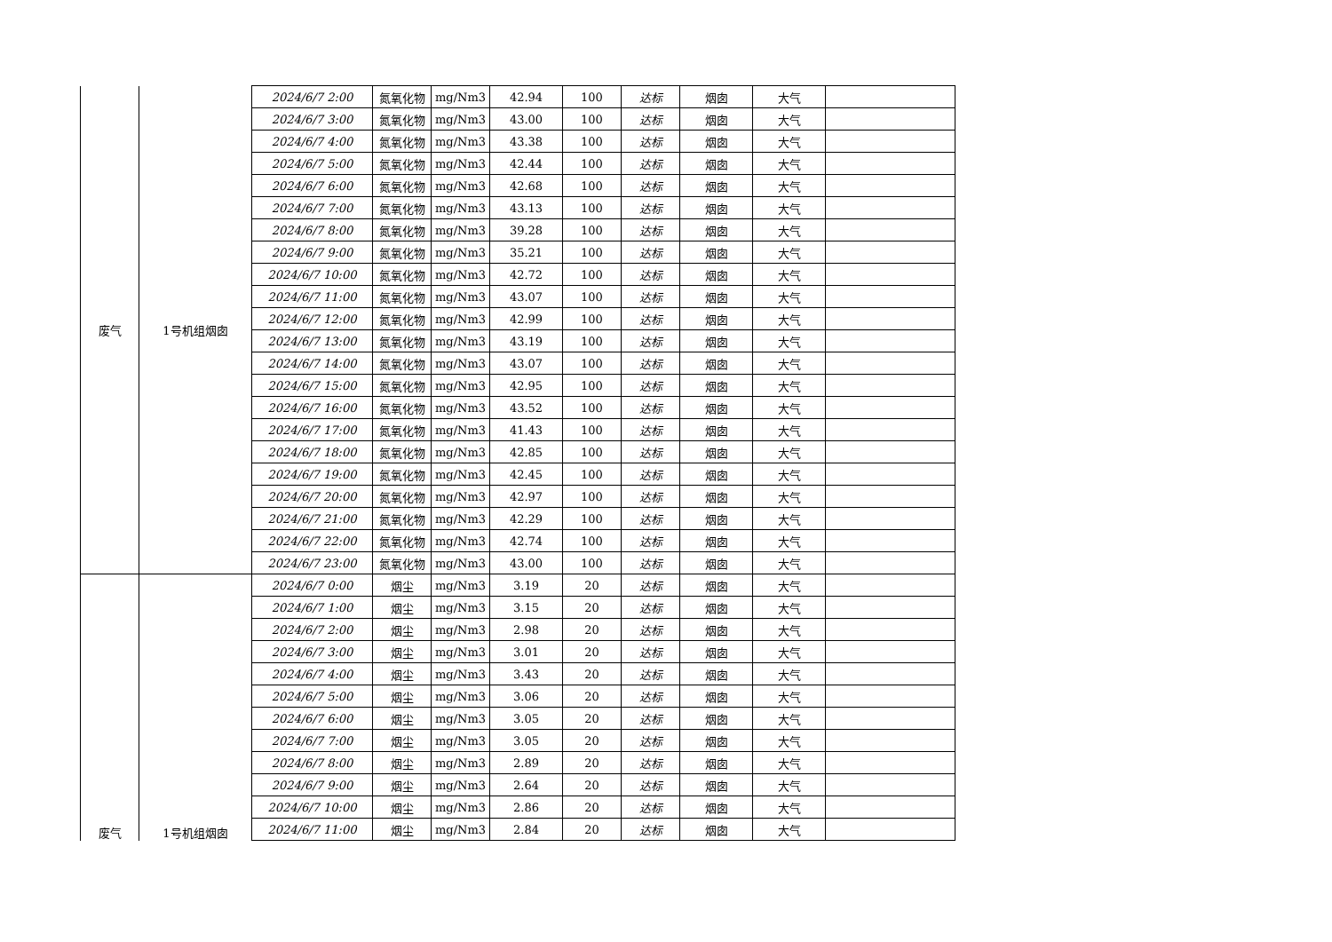| 废气 | 1号机组烟囱 | 2024/6/7 2:00 | 氮氧化物 | mg/Nm3 | 42.94 | 100 | 达标 | 烟囱 | 大气 | |
| | | 2024/6/7 3:00 | 氮氧化物 | mg/Nm3 | 43.00 | 100 | 达标 | 烟囱 | 大气 | |
| | | 2024/6/7 4:00 | 氮氧化物 | mg/Nm3 | 43.38 | 100 | 达标 | 烟囱 | 大气 | |
| | | 2024/6/7 5:00 | 氮氧化物 | mg/Nm3 | 42.44 | 100 | 达标 | 烟囱 | 大气 | |
| | | 2024/6/7 6:00 | 氮氧化物 | mg/Nm3 | 42.68 | 100 | 达标 | 烟囱 | 大气 | |
| | | 2024/6/7 7:00 | 氮氧化物 | mg/Nm3 | 43.13 | 100 | 达标 | 烟囱 | 大气 | |
| | | 2024/6/7 8:00 | 氮氧化物 | mg/Nm3 | 39.28 | 100 | 达标 | 烟囱 | 大气 | |
| | | 2024/6/7 9:00 | 氮氧化物 | mg/Nm3 | 35.21 | 100 | 达标 | 烟囱 | 大气 | |
| | | 2024/6/7 10:00 | 氮氧化物 | mg/Nm3 | 42.72 | 100 | 达标 | 烟囱 | 大气 | |
| | | 2024/6/7 11:00 | 氮氧化物 | mg/Nm3 | 43.07 | 100 | 达标 | 烟囱 | 大气 | |
| | | 2024/6/7 12:00 | 氮氧化物 | mg/Nm3 | 42.99 | 100 | 达标 | 烟囱 | 大气 | |
| | | 2024/6/7 13:00 | 氮氧化物 | mg/Nm3 | 43.19 | 100 | 达标 | 烟囱 | 大气 | |
| | | 2024/6/7 14:00 | 氮氧化物 | mg/Nm3 | 43.07 | 100 | 达标 | 烟囱 | 大气 | |
| | | 2024/6/7 15:00 | 氮氧化物 | mg/Nm3 | 42.95 | 100 | 达标 | 烟囱 | 大气 | |
| | | 2024/6/7 16:00 | 氮氧化物 | mg/Nm3 | 43.52 | 100 | 达标 | 烟囱 | 大气 | |
| | | 2024/6/7 17:00 | 氮氧化物 | mg/Nm3 | 41.43 | 100 | 达标 | 烟囱 | 大气 | |
| | | 2024/6/7 18:00 | 氮氧化物 | mg/Nm3 | 42.85 | 100 | 达标 | 烟囱 | 大气 | |
| | | 2024/6/7 19:00 | 氮氧化物 | mg/Nm3 | 42.45 | 100 | 达标 | 烟囱 | 大气 | |
| | | 2024/6/7 20:00 | 氮氧化物 | mg/Nm3 | 42.97 | 100 | 达标 | 烟囱 | 大气 | |
| | | 2024/6/7 21:00 | 氮氧化物 | mg/Nm3 | 42.29 | 100 | 达标 | 烟囱 | 大气 | |
| | | 2024/6/7 22:00 | 氮氧化物 | mg/Nm3 | 42.74 | 100 | 达标 | 烟囱 | 大气 | |
| | | 2024/6/7 23:00 | 氮氧化物 | mg/Nm3 | 43.00 | 100 | 达标 | 烟囱 | 大气 | |
| 废气 | 1号机组烟囱 | 2024/6/7 0:00 | 烟尘 | mg/Nm3 | 3.19 | 20 | 达标 | 烟囱 | 大气 | |
| | | 2024/6/7 1:00 | 烟尘 | mg/Nm3 | 3.15 | 20 | 达标 | 烟囱 | 大气 | |
| | | 2024/6/7 2:00 | 烟尘 | mg/Nm3 | 2.98 | 20 | 达标 | 烟囱 | 大气 | |
| | | 2024/6/7 3:00 | 烟尘 | mg/Nm3 | 3.01 | 20 | 达标 | 烟囱 | 大气 | |
| | | 2024/6/7 4:00 | 烟尘 | mg/Nm3 | 3.43 | 20 | 达标 | 烟囱 | 大气 | |
| | | 2024/6/7 5:00 | 烟尘 | mg/Nm3 | 3.06 | 20 | 达标 | 烟囱 | 大气 | |
| | | 2024/6/7 6:00 | 烟尘 | mg/Nm3 | 3.05 | 20 | 达标 | 烟囱 | 大气 | |
| | | 2024/6/7 7:00 | 烟尘 | mg/Nm3 | 3.05 | 20 | 达标 | 烟囱 | 大气 | |
| | | 2024/6/7 8:00 | 烟尘 | mg/Nm3 | 2.89 | 20 | 达标 | 烟囱 | 大气 | |
| | | 2024/6/7 9:00 | 烟尘 | mg/Nm3 | 2.64 | 20 | 达标 | 烟囱 | 大气 | |
| | | 2024/6/7 10:00 | 烟尘 | mg/Nm3 | 2.86 | 20 | 达标 | 烟囱 | 大气 | |
| | | 2024/6/7 11:00 | 烟尘 | mg/Nm3 | 2.84 | 20 | 达标 | 烟囱 | 大气 | |